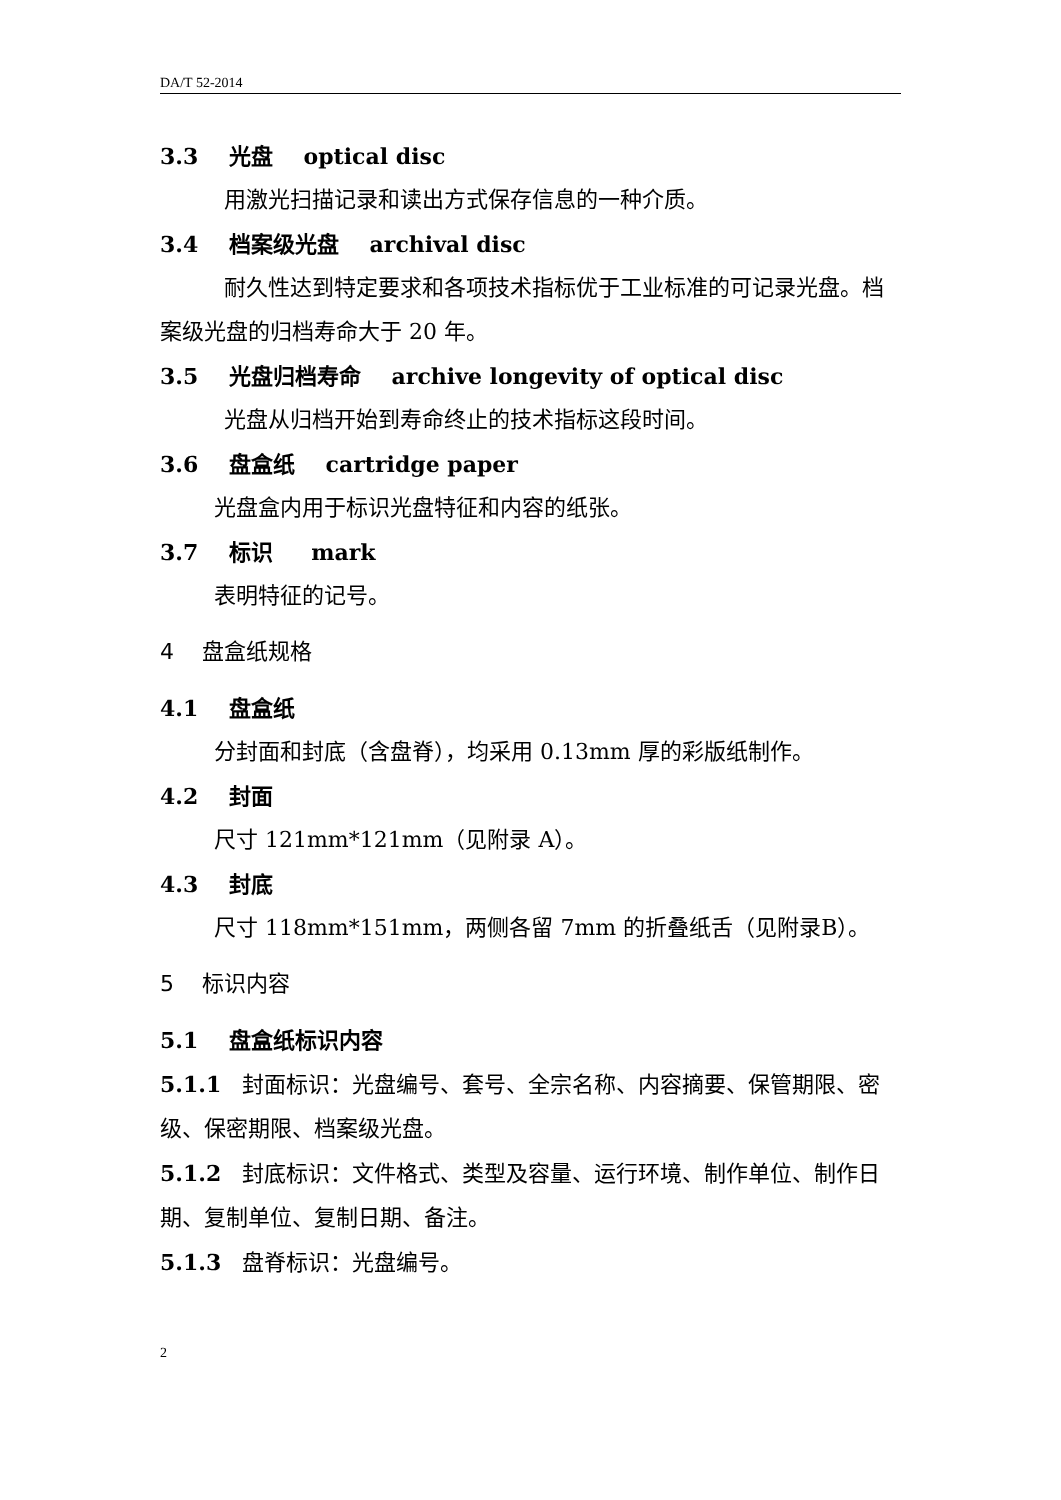DA/T 52-2014
3.3 光盘 optical disc
用激光扫描记录和读出方式保存信息的一种介质。
3.4 档案级光盘 archival disc
耐久性达到特定要求和各项技术指标优于工业标准的可记录光盘。档案级光盘的归档寿命大于 20 年。
3.5 光盘归档寿命 archive longevity of optical disc
光盘从归档开始到寿命终止的技术指标这段时间。
3.6 盘盒纸 cartridge paper
光盘盒内用于标识光盘特征和内容的纸张。
3.7 标识 mark
表明特征的记号。
4 盘盒纸规格
4.1 盘盒纸
分封面和封底（含盘脊），均采用 0.13mm 厚的彩版纸制作。
4.2 封面
尺寸 121mm*121mm（见附录 A）。
4.3 封底
尺寸 118mm*151mm，两侧各留 7mm 的折叠纸舌（见附录B）。
5 标识内容
5.1 盘盒纸标识内容
5.1.1 封面标识：光盘编号、套号、全宗名称、内容摘要、保管期限、密级、保密期限、档案级光盘。
5.1.2 封底标识：文件格式、类型及容量、运行环境、制作单位、制作日期、复制单位、复制日期、备注。
5.1.3 盘脊标识：光盘编号。
2